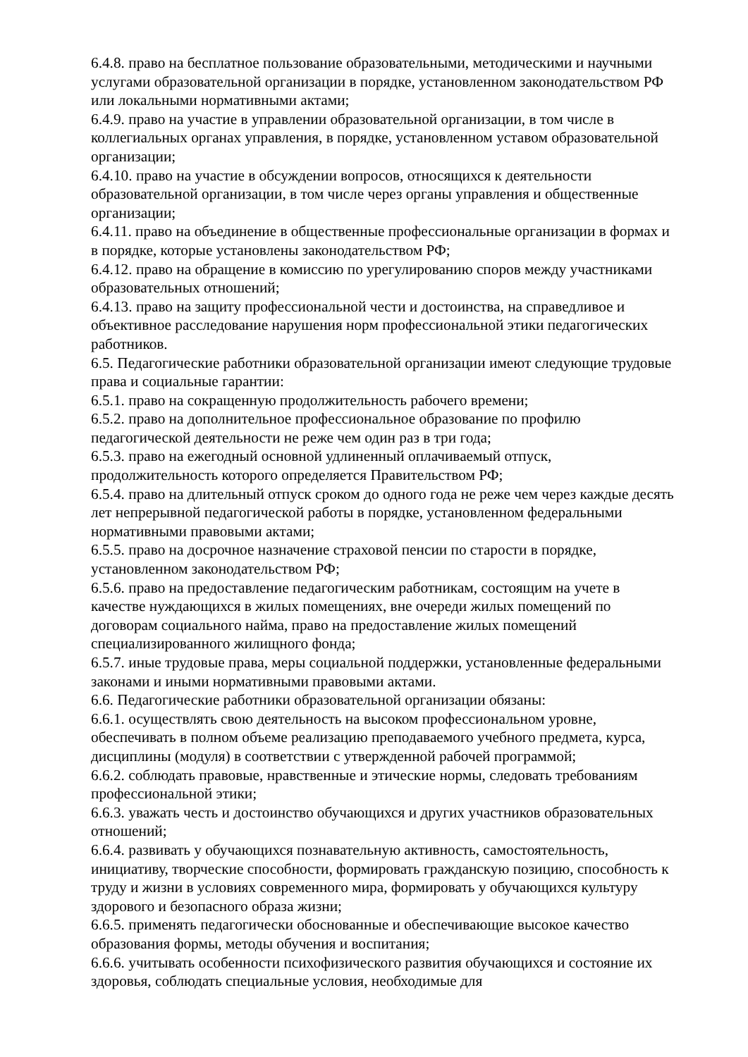6.4.8. право на бесплатное пользование образовательными, методическими и научными услугами образовательной организации в порядке, установленном законодательством РФ или локальными нормативными актами;
6.4.9. право на участие в управлении образовательной организации, в том числе в коллегиальных органах управления, в порядке, установленном уставом образовательной организации;
6.4.10. право на участие в обсуждении вопросов, относящихся к деятельности образовательной организации, в том числе через органы управления и общественные организации;
6.4.11. право на объединение в общественные профессиональные организации в формах и в порядке, которые установлены законодательством РФ;
6.4.12. право на обращение в комиссию по урегулированию споров между участниками образовательных отношений;
6.4.13. право на защиту профессиональной чести и достоинства, на справедливое и объективное расследование нарушения норм профессиональной этики педагогических работников.
6.5. Педагогические работники образовательной организации имеют следующие трудовые права и социальные гарантии:
6.5.1. право на сокращенную продолжительность рабочего времени;
6.5.2. право на дополнительное профессиональное образование по профилю педагогической деятельности не реже чем один раз в три года;
6.5.3. право на ежегодный основной удлиненный оплачиваемый отпуск, продолжительность которого определяется Правительством РФ;
6.5.4. право на длительный отпуск сроком до одного года не реже чем через каждые десять лет непрерывной педагогической работы в порядке, установленном федеральными нормативными правовыми актами;
6.5.5. право на досрочное назначение страховой пенсии по старости в порядке, установленном законодательством РФ;
6.5.6. право на предоставление педагогическим работникам, состоящим на учете в качестве нуждающихся в жилых помещениях, вне очереди жилых помещений по договорам социального найма, право на предоставление жилых помещений специализированного жилищного фонда;
6.5.7. иные трудовые права, меры социальной поддержки, установленные федеральными законами и иными нормативными правовыми актами.
6.6. Педагогические работники образовательной организации обязаны:
6.6.1. осуществлять свою деятельность на высоком профессиональном уровне, обеспечивать в полном объеме реализацию преподаваемого учебного предмета, курса, дисциплины (модуля) в соответствии с утвержденной рабочей программой;
6.6.2. соблюдать правовые, нравственные и этические нормы, следовать требованиям профессиональной этики;
6.6.3. уважать честь и достоинство обучающихся и других участников образовательных отношений;
6.6.4. развивать у обучающихся познавательную активность, самостоятельность, инициативу, творческие способности, формировать гражданскую позицию, способность к труду и жизни в условиях современного мира, формировать у обучающихся культуру здорового и безопасного образа жизни;
6.6.5. применять педагогически обоснованные и обеспечивающие высокое качество образования формы, методы обучения и воспитания;
6.6.6. учитывать особенности психофизического развития обучающихся и состояние их здоровья, соблюдать специальные условия, необходимые для